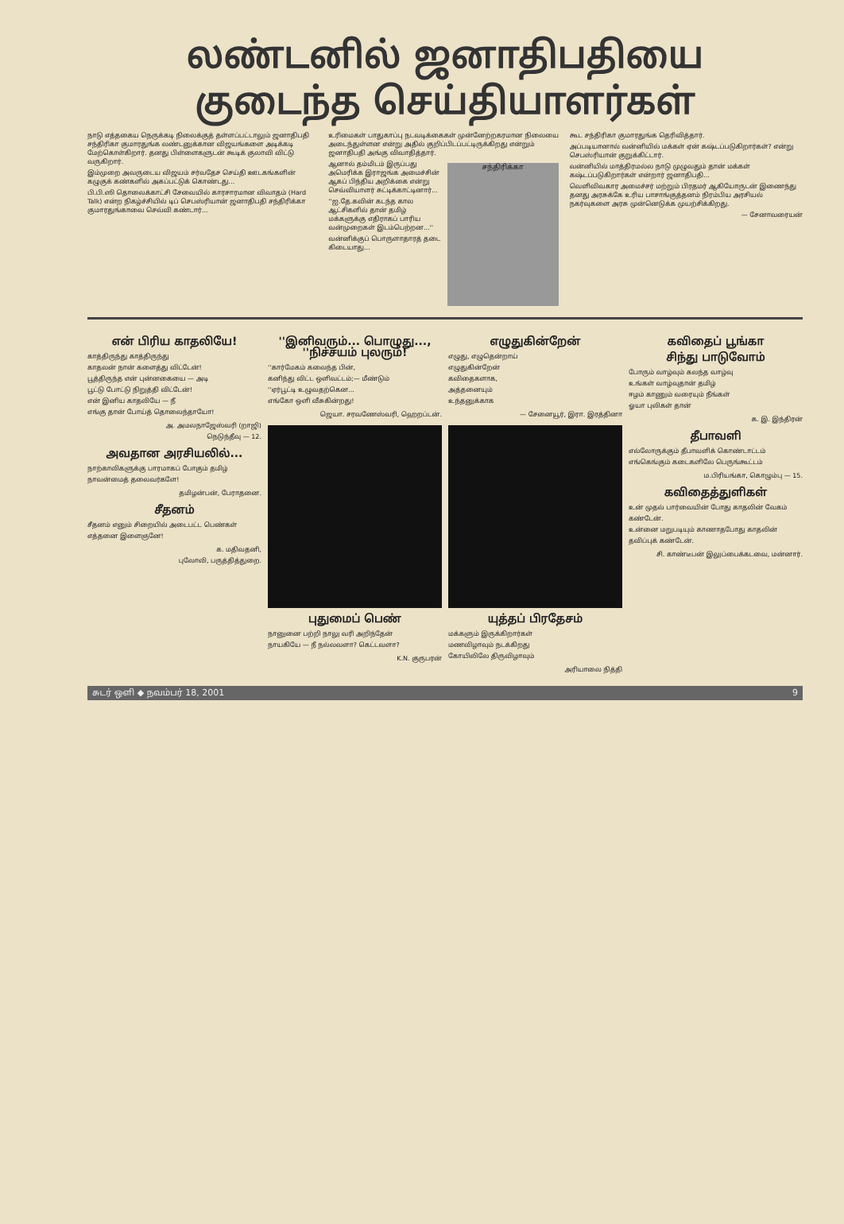லண்டனில் ஜனாதிபதியை
குடைந்த செய்தியாளர்கள்
நாடு எத்தகைய நெருக்கடி நிலைக்குத் தள்ளப்பட்டாலும் ஜனாதிபதி சந்திரிகா குமாரதுங்க லண்டனுக்கான விஜயங்களை அடிக்கடி மேற்கொள்கிறார். தனது பிள்ளைகளுடன் கூடிக் குலாவி விட்டு வருகிறார்.
இம்முறை அவருடைய விஜயம் சர்வதேச செய்தி ஊடகங்களின் கழுகுக் கண்களில் அகப்பட்டுக் கொண்டது...
பி.பி.ஸி தொலைக்காட்சி சேவையில் காரசாரமான விவாதம் (Hard Talk) என்ற நிகழ்ச்சியில் டிப் செபஸ்ரியான் ஜனாதிபதி சந்திரிக்கா குமாரதுங்காவை செவ்வி கண்டார்...
உரிமைகள் பாதுகாப்பு நடவடிக்கைகள் முன்னேற்றகரமான நிலையை அடைந்துள்ளன என்று அதில் குறிப்பிடப்பட்டிருக்கிறது என்றும் ஜனாதிபதி அங்கு விவாதித்தார்.
சந்திரிக்கா
ஆனால் தம்மிடம் இருப்பது அமெரிக்க இராஜங்க அமைச்சின் ஆகப் பிந்திய அறிக்கை என்று செவ்வியாளர் சுட்டிக்காட்டினார்...
''ஐ.தே.கவின் கடந்த கால ஆட்சிகளில் தான் தமிழ் மக்களுக்கு எதிராகப் பாரிய வன்முறைகள் இடம்பெற்றன...''
வன்னிக்குப் பொருளாதாரத் தடை கிடையாது...
கூட சந்திரிகா குமாரதுங்க தெரிவித்தார்.
அப்படியானால் வன்னியில் மக்கள் ஏன் கஷ்டப்படுகிறார்கள்? என்று செபஸ்ரியான் குறுக்கிட்டார்.
வன்னியில் மாத்திரமல்ல நாடு முழுவதும் தான் மக்கள் கஷ்டப்படுகிறார்கள் என்றார் ஜனாதிபதி...
வெளிவிவகார அமைச்சர் மற்றும் பிரதமர் ஆகியோருடன் இணைந்து தனது அரசுக்கே உரிய பாசாங்குத்தனம் நிரம்பிய அரசியல் நகர்வுகளை அரசு முன்னெடுக்க முயற்சிக்கிறது.
— சேனாவரையன்
என் பிரிய காதலியே!
காத்திருந்து காத்திருந்து
காதலன் நான் களைத்து விட்டேன்!
பூத்திருந்த என் புன்னகையை — அடி
பூட்டு போட்டு நிறுத்தி விட்டேன்!
என் இனிய காதலியே — நீ
எங்கு தான் போய்த் தொலைந்தாயோ!
அ. அமலநாஜேஸ்வரி (றாஜி)
நெடுந்தீவு — 12.
அவதான அரசியலில்...
நாற்காலிகளுக்கு பாரமாகப் போகும் தமிழ் நாவன்மைத் தலைவர்களே!
தமிழன்பன், பேராதனை.
சீதனம்
சீதனம் எனும் சிறையில் அடைபட்ட பெண்கள் எத்தனை இளைஞனே!
க. மதிவதனி,
புலோலி, பருத்தித்துறை.
''இனிவரும்... பொழுது...,
''நிச்சயம் புலரும்!
''கார்மேகம் கலைந்த பின்,
கனிந்து விட்ட ஒளிவட்டம்;— மீண்டும்
''ஏர்பூட்டி உழுவதற்கென...
எங்கோ ஒளி வீசுகின்றது!
ஜெயா. சரவணேஸ்வரி, ஹெறப்டன்.
புதுமைப் பெண்
நானுனை பற்றி நாலு வரி அறிந்தேன்
நாயகியே — நீ நல்லவளா? கெட்டவளா?
K.N. குருபரன்
எழுதுகின்றேன்
எழுது, எழுதென்றாய்
எழுதுகின்றேன்
கவிதைகளாக,
அத்தனையும்
உந்தனுக்காக
— சேனையூர், இரா. இரத்தினா
யுத்தப் பிரதேசம்
மக்களும் இருக்கிறார்கள்
மணவிழாவும் நடக்கிறது
கோயிலிலே திருவிழாவும்
அரியாலை நித்தி
கவிதைப் பூங்கா
சிந்து பாடுவோம்
போரும் வாழ்வும் கலந்த வாழ்வு
உங்கள் வாழ்வுதான் தமிழ்
ஈழம் காணும் வரையும் நீங்கள்
ஓயா புலிகள் தான்
க. இ. இந்திரன்
தீபாவளி
எல்லோருக்கும் தீபாவளிக் கொண்டாட்டம்
எங்கெங்கும் கடைகளிலே பெருங்கூட்டம்
ம.பிரியங்கா, கொழும்பு — 15.
கவிதைத்துளிகள்
உன் முதல் பார்வையின் போது காதலின் வேகம் கண்டேன்.
உன்னை மறுபடியும் காணாதபோது காதலின் தவிப்புக் கண்டேன்.
சி. காண்டீபன் இலுப்பைக்கடவை, மன்னார்.
சுடர் ஒளி ◆ நவம்பர் 18, 2001 9